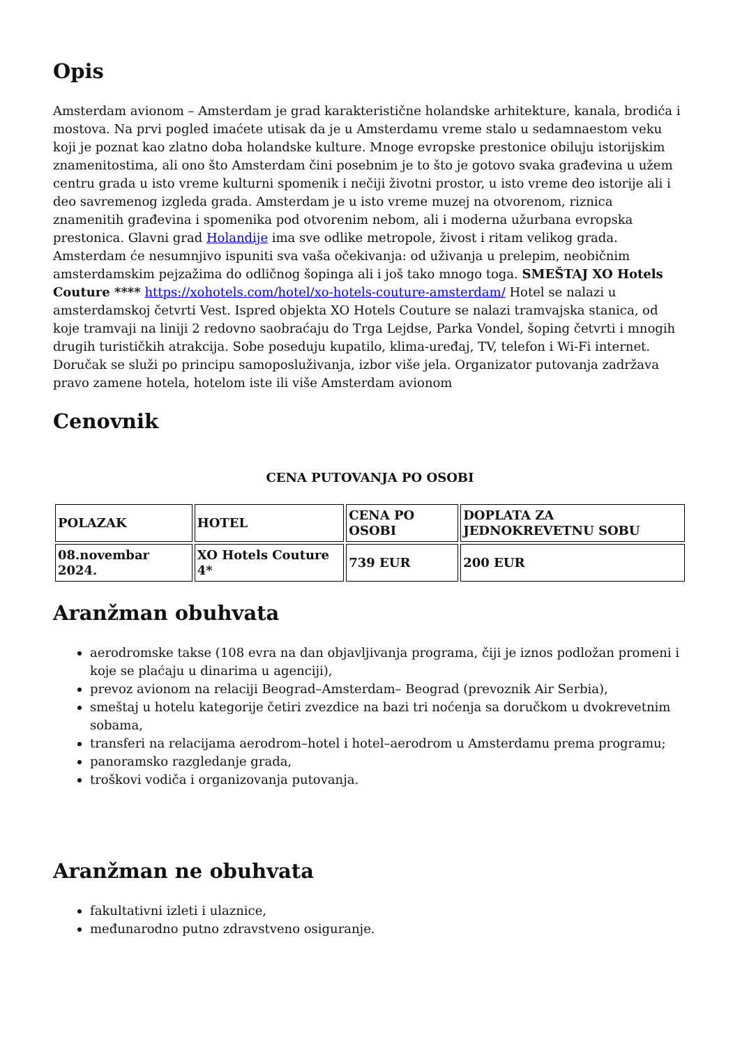Opis
Amsterdam avionom – Amsterdam je grad karakteristične holandske arhitekture, kanala, brodića i mostova. Na prvi pogled imaćete utisak da je u Amsterdamu vreme stalo u sedamnaestom veku koji je poznat kao zlatno doba holandske kulture. Mnoge evropske prestonice obiluju istorijskim znamenitostima, ali ono što Amsterdam čini posebnim je to što je gotovo svaka građevina u užem centru grada u isto vreme kulturni spomenik i nečiji životni prostor, u isto vreme deo istorije ali i deo savremenog izgleda grada. Amsterdam je u isto vreme muzej na otvorenom, riznica znamenitih građevina i spomenika pod otvorenim nebom, ali i moderna užurbana evropska prestonica. Glavni grad Holandije ima sve odlike metropole, živost i ritam velikog grada. Amsterdam će nesumnjivo ispuniti sva vaša očekivanja: od uživanja u prelepim, neobičnim amsterdamskim pejzažima do odličnog šopinga ali i još tako mnogo toga. SMEŠTAJ XO Hotels Couture **** https://xohotels.com/hotel/xo-hotels-couture-amsterdam/ Hotel se nalazi u amsterdamskoj četvrti Vest. Ispred objekta XO Hotels Couture se nalazi tramvajska stanica, od koje tramvaji na liniji 2 redovno saobraćaju do Trga Lejdse, Parka Vondel, šoping četvrti i mnogih drugih turističkih atrakcija. Sobe poseduju kupatilo, klima-uređaj, TV, telefon i Wi-Fi internet. Doručak se služi po principu samoposluživanja, izbor više jela. Organizator putovanja zadržava pravo zamene hotela, hotelom iste ili više Amsterdam avionom
Cenovnik
CENA PUTOVANJA PO OSOBI
| POLAZAK | HOTEL | CENA PO OSOBI | DOPLATA ZA JEDNOKREVETNU SOBU |
| 08.novembar 2024. | XO Hotels Couture 4* | 739 EUR | 200 EUR |
Aranžman obuhvata
aerodromske takse (108 evra na dan objavljivanja programa, čiji je iznos podložan promeni i koje se plaćaju u dinarima u agenciji),
prevoz avionom na relaciji Beograd–Amsterdam– Beograd (prevoznik Air Serbia),
smeštaj u hotelu kategorije četiri zvezdice na bazi tri noćenja sa doručkom u dvokrevetnim sobama,
transferi na relacijama aerodrom–hotel i hotel–aerodrom u Amsterdamu prema programu;
panoramsko razgledanje grada,
troškovi vodiča i organizovanja putovanja.
Aranžman ne obuhvata
fakultativni izleti i ulaznice,
međunarodno putno zdravstveno osiguranje.